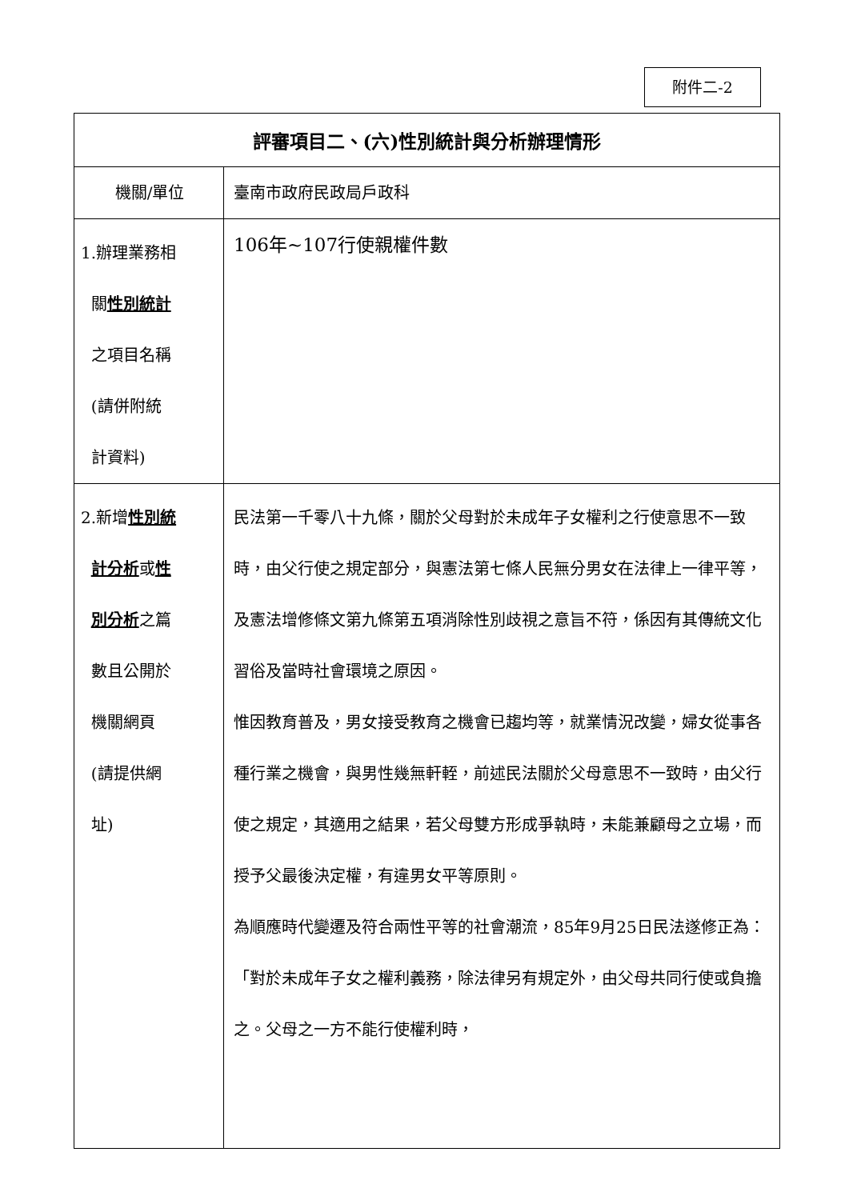附件二-2
| 評審項目二、(六)性別統計與分析辦理情形 | |
| --- | --- |
| 機關/單位 | 臺南市政府民政局戶政科 |
| 1.辦理業務相 關 性別統計 之項目名稱 (請併附統 計資料) | 106年~107行使親權件數 |
| 2.新增 性別統 計分析 或 性 別分析 之篇 數且公開於 機關網頁 (請提供網 址) | 民法第一千零八十九條，關於父母對於未成年子女權利之行使意思不一致時，由父行使之規定部分，與憲法第七條人民無分男女在法律上一律平等，及憲法增修條文第九條第五項消除性別歧視之意旨不符，係因有其傳統文化習俗及當時社會環境之原因。 惟因教育普及，男女接受教育之機會已趨均等，就業情況改變，婦女從事各種行業之機會，與男性幾無軒輊，前述民法關於父母意思不一致時，由父行使之規定，其適用之結果，若父母雙方形成爭執時，未能兼顧母之立場，而授予父最後決定權，有違男女平等原則。 為順應時代變遷及符合兩性平等的社會潮流，85年9月25日民法遂修正為：「對於未成年子女之權利義務，除法律另有規定外，由父母共同行使或負擔之。父母之一方不能行使權利時， |